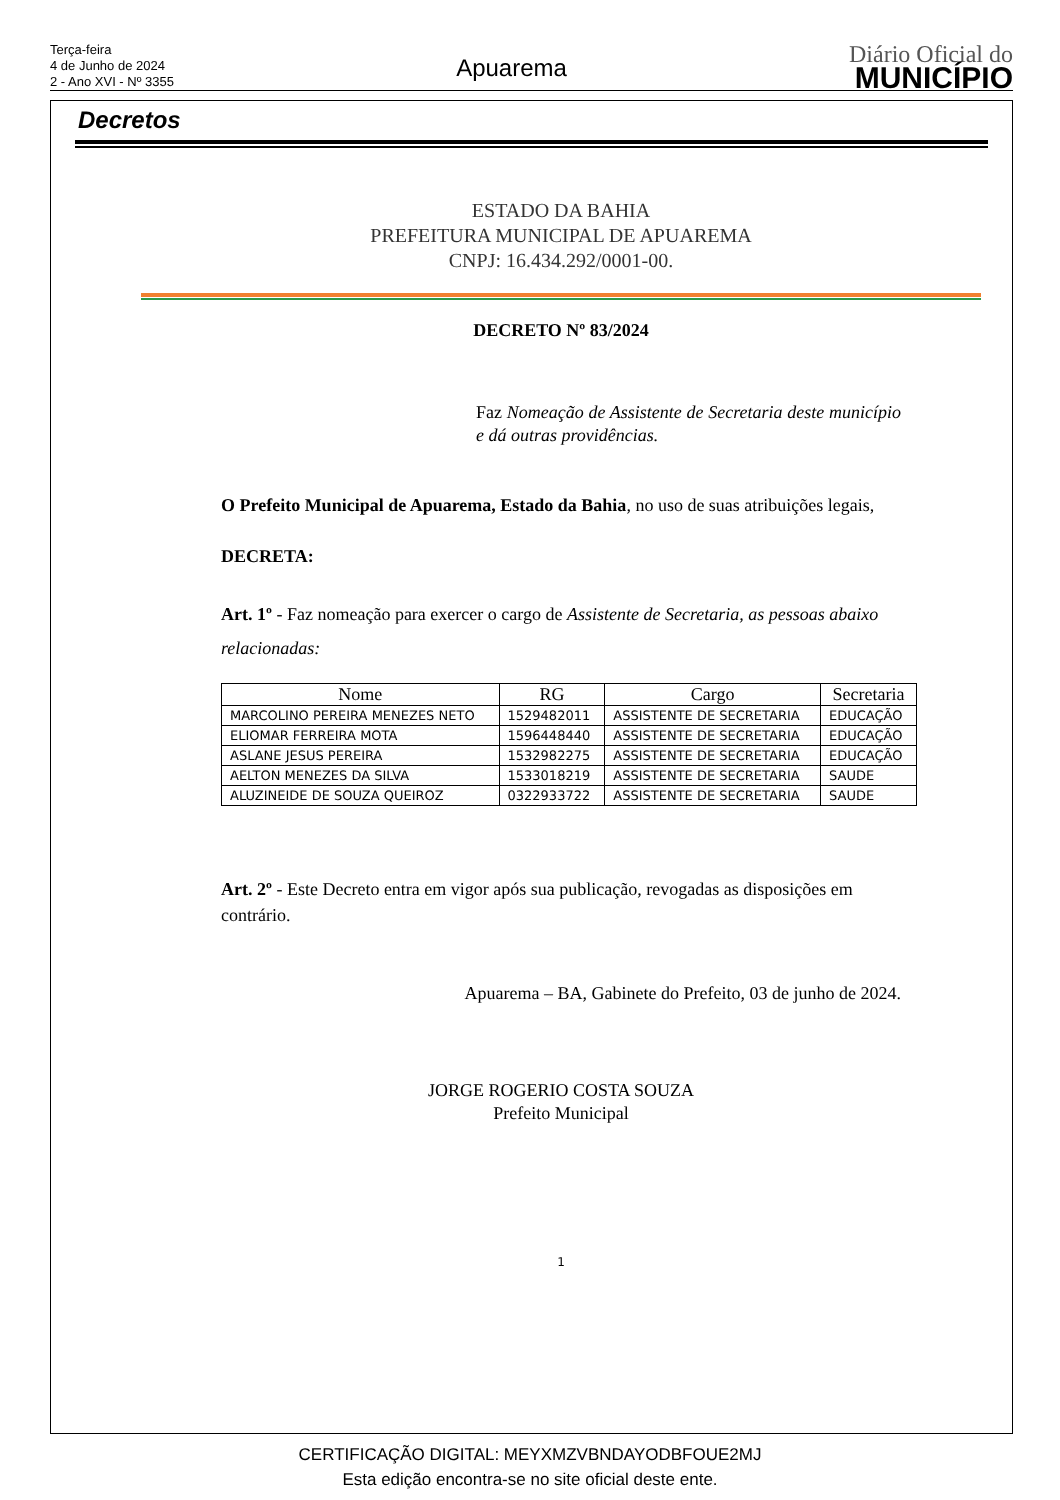Terça-feira
4 de Junho de 2024
2 - Ano XVI - Nº 3355
Apuarema
Diário Oficial do
MUNICÍPIO
Decretos
ESTADO DA BAHIA
PREFEITURA MUNICIPAL DE APUAREMA
CNPJ: 16.434.292/0001-00.
DECRETO Nº 83/2024
Faz Nomeação de Assistente de Secretaria deste município e dá outras providências.
O Prefeito Municipal de Apuarema, Estado da Bahia, no uso de suas atribuições legais,
DECRETA:
Art. 1º - Faz nomeação para exercer o cargo de Assistente de Secretaria, as pessoas abaixo relacionadas:
| Nome | RG | Cargo | Secretaria |
| --- | --- | --- | --- |
| MARCOLINO PEREIRA MENEZES NETO | 1529482011 | ASSISTENTE DE SECRETARIA | EDUCAÇÃO |
| ELIOMAR FERREIRA MOTA | 1596448440 | ASSISTENTE DE SECRETARIA | EDUCAÇÃO |
| ASLANE JESUS PEREIRA | 1532982275 | ASSISTENTE DE SECRETARIA | EDUCAÇÃO |
| AELTON MENEZES DA SILVA | 1533018219 | ASSISTENTE DE SECRETARIA | SAUDE |
| ALUZINEIDE DE SOUZA QUEIROZ | 0322933722 | ASSISTENTE DE SECRETARIA | SAUDE |
Art. 2º - Este Decreto entra em vigor após sua publicação, revogadas as disposições em contrário.
Apuarema – BA, Gabinete do Prefeito, 03 de junho de 2024.
JORGE ROGERIO COSTA SOUZA
Prefeito Municipal
1
CERTIFICAÇÃO DIGITAL: MEYXMZVBNDAYODBFOUE2MJ
Esta edição encontra-se no site oficial deste ente.